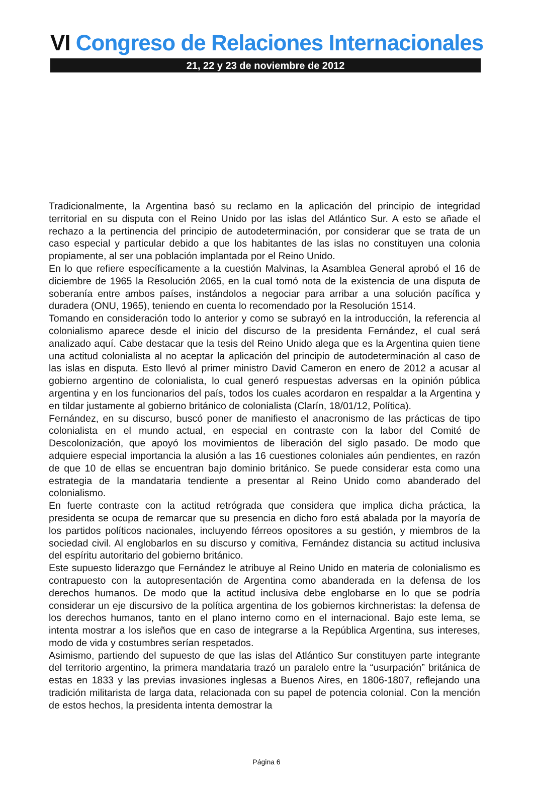VI Congreso de Relaciones Internacionales
21, 22 y 23 de noviembre de 2012
Tradicionalmente, la Argentina basó su reclamo en la aplicación del principio de integridad territorial en su disputa con el Reino Unido por las islas del Atlántico Sur. A esto se añade el rechazo a la pertinencia del principio de autodeterminación, por considerar que se trata de un caso especial y particular debido a que los habitantes de las islas no constituyen una colonia propiamente, al ser una población implantada por el Reino Unido.
En lo que refiere específicamente a la cuestión Malvinas, la Asamblea General aprobó el 16 de diciembre de 1965 la Resolución 2065, en la cual tomó nota de la existencia de una disputa de soberanía entre ambos países, instándolos a negociar para arribar a una solución pacífica y duradera (ONU, 1965), teniendo en cuenta lo recomendado por la Resolución 1514.
Tomando en consideración todo lo anterior y como se subrayó en la introducción, la referencia al colonialismo aparece desde el inicio del discurso de la presidenta Fernández, el cual será analizado aquí. Cabe destacar que la tesis del Reino Unido alega que es la Argentina quien tiene una actitud colonialista al no aceptar la aplicación del principio de autodeterminación al caso de las islas en disputa. Esto llevó al primer ministro David Cameron en enero de 2012 a acusar al gobierno argentino de colonialista, lo cual generó respuestas adversas en la opinión pública argentina y en los funcionarios del país, todos los cuales acordaron en respaldar a la Argentina y en tildar justamente al gobierno británico de colonialista (Clarín, 18/01/12, Política).
Fernández, en su discurso, buscó poner de manifiesto el anacronismo de las prácticas de tipo colonialista en el mundo actual, en especial en contraste con la labor del Comité de Descolonización, que apoyó los movimientos de liberación del siglo pasado. De modo que adquiere especial importancia la alusión a las 16 cuestiones coloniales aún pendientes, en razón de que 10 de ellas se encuentran bajo dominio británico. Se puede considerar esta como una estrategia de la mandataria tendiente a presentar al Reino Unido como abanderado del colonialismo.
En fuerte contraste con la actitud retrógrada que considera que implica dicha práctica, la presidenta se ocupa de remarcar que su presencia en dicho foro está abalada por la mayoría de los partidos políticos nacionales, incluyendo férreos opositores a su gestión, y miembros de la sociedad civil. Al englobarlos en su discurso y comitiva, Fernández distancia su actitud inclusiva del espíritu autoritario del gobierno británico.
Este supuesto liderazgo que Fernández le atribuye al Reino Unido en materia de colonialismo es contrapuesto con la autopresentación de Argentina como abanderada en la defensa de los derechos humanos. De modo que la actitud inclusiva debe englobarse en lo que se podría considerar un eje discursivo de la política argentina de los gobiernos kirchneristas: la defensa de los derechos humanos, tanto en el plano interno como en el internacional. Bajo este lema, se intenta mostrar a los isleños que en caso de integrarse a la República Argentina, sus intereses, modo de vida y costumbres serían respetados.
Asimismo, partiendo del supuesto de que las islas del Atlántico Sur constituyen parte integrante del territorio argentino, la primera mandataria trazó un paralelo entre la “usurpación” británica de estas en 1833 y las previas invasiones inglesas a Buenos Aires, en 1806-1807, reflejando una tradición militarista de larga data, relacionada con su papel de potencia colonial. Con la mención de estos hechos, la presidenta intenta demostrar la
Página 6